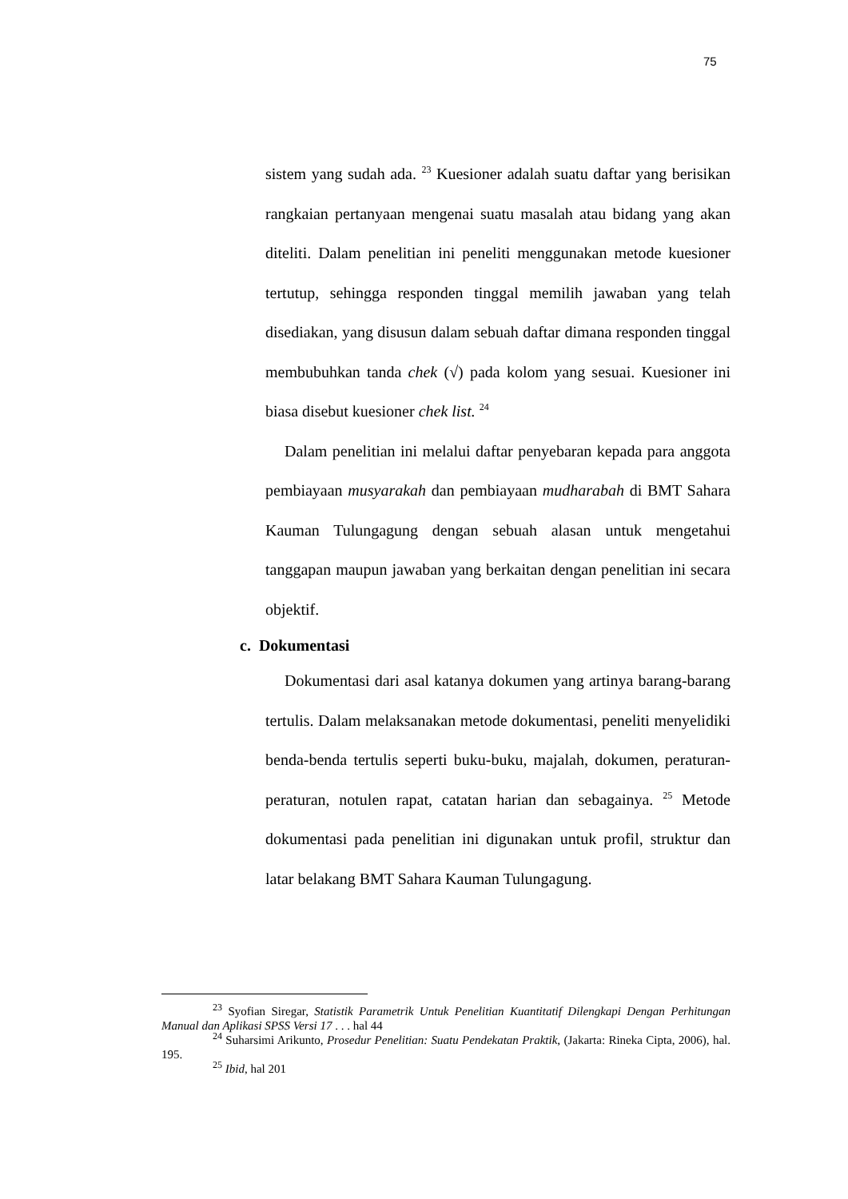75
sistem yang sudah ada. <sup>23</sup> Kuesioner adalah suatu daftar yang berisikan rangkaian pertanyaan mengenai suatu masalah atau bidang yang akan diteliti. Dalam penelitian ini peneliti menggunakan metode kuesioner tertutup, sehingga responden tinggal memilih jawaban yang telah disediakan, yang disusun dalam sebuah daftar dimana responden tinggal membubuhkan tanda chek (√) pada kolom yang sesuai. Kuesioner ini biasa disebut kuesioner chek list. <sup>24</sup>
Dalam penelitian ini melalui daftar penyebaran kepada para anggota pembiayaan musyarakah dan pembiayaan mudharabah di BMT Sahara Kauman Tulungagung dengan sebuah alasan untuk mengetahui tanggapan maupun jawaban yang berkaitan dengan penelitian ini secara objektif.
c. Dokumentasi
Dokumentasi dari asal katanya dokumen yang artinya barang-barang tertulis. Dalam melaksanakan metode dokumentasi, peneliti menyelidiki benda-benda tertulis seperti buku-buku, majalah, dokumen, peraturan-peraturan, notulen rapat, catatan harian dan sebagainya. <sup>25</sup> Metode dokumentasi pada penelitian ini digunakan untuk profil, struktur dan latar belakang BMT Sahara Kauman Tulungagung.
<sup>23</sup> Syofian Siregar, Statistik Parametrik Untuk Penelitian Kuantitatif Dilengkapi Dengan Perhitungan Manual dan Aplikasi SPSS Versi 17 . . . hal 44
<sup>24</sup> Suharsimi Arikunto, Prosedur Penelitian: Suatu Pendekatan Praktik, (Jakarta: Rineka Cipta, 2006), hal. 195.
<sup>25</sup> Ibid, hal 201